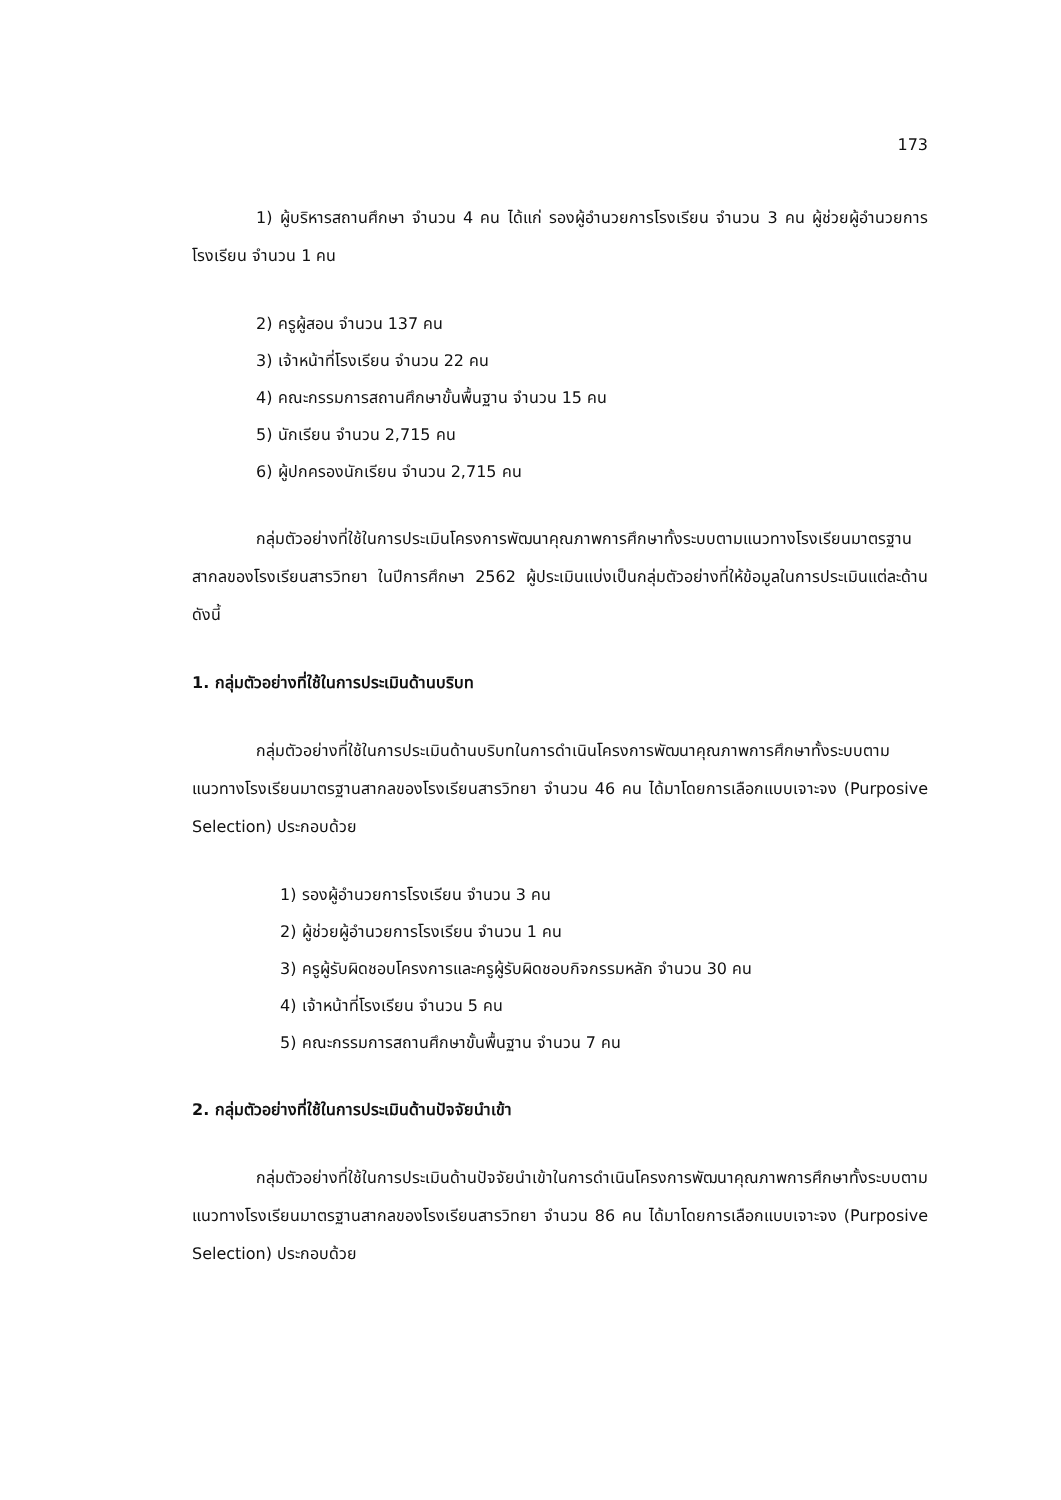173
1) ผู้บริหารสถานศึกษา จำนวน 4 คน ได้แก่ รองผู้อำนวยการโรงเรียน จำนวน 3 คน ผู้ช่วยผู้อำนวยการโรงเรียน จำนวน 1 คน
2) ครูผู้สอน จำนวน 137 คน
3) เจ้าหน้าที่โรงเรียน จำนวน 22 คน
4) คณะกรรมการสถานศึกษาขั้นพื้นฐาน จำนวน 15 คน
5) นักเรียน จำนวน 2,715 คน
6) ผู้ปกครองนักเรียน จำนวน 2,715 คน
กลุ่มตัวอย่างที่ใช้ในการประเมินโครงการพัฒนาคุณภาพการศึกษาทั้งระบบตามแนวทางโรงเรียนมาตรฐานสากลของโรงเรียนสารวิทยา ในปีการศึกษา 2562 ผู้ประเมินแบ่งเป็นกลุ่มตัวอย่างที่ให้ข้อมูลในการประเมินแต่ละด้าน ดังนี้
1. กลุ่มตัวอย่างที่ใช้ในการประเมินด้านบริบท
กลุ่มตัวอย่างที่ใช้ในการประเมินด้านบริบทในการดำเนินโครงการพัฒนาคุณภาพการศึกษาทั้งระบบตามแนวทางโรงเรียนมาตรฐานสากลของโรงเรียนสารวิทยา จำนวน 46 คน ได้มาโดยการเลือกแบบเจาะจง (Purposive Selection) ประกอบด้วย
1) รองผู้อำนวยการโรงเรียน จำนวน 3 คน
2) ผู้ช่วยผู้อำนวยการโรงเรียน จำนวน 1 คน
3) ครูผู้รับผิดชอบโครงการและครูผู้รับผิดชอบกิจกรรมหลัก จำนวน 30 คน
4) เจ้าหน้าที่โรงเรียน จำนวน 5 คน
5) คณะกรรมการสถานศึกษาขั้นพื้นฐาน จำนวน 7 คน
2. กลุ่มตัวอย่างที่ใช้ในการประเมินด้านปัจจัยนำเข้า
กลุ่มตัวอย่างที่ใช้ในการประเมินด้านปัจจัยนำเข้าในการดำเนินโครงการพัฒนาคุณภาพการศึกษาทั้งระบบตามแนวทางโรงเรียนมาตรฐานสากลของโรงเรียนสารวิทยา จำนวน 86 คน ได้มาโดยการเลือกแบบเจาะจง (Purposive Selection) ประกอบด้วย